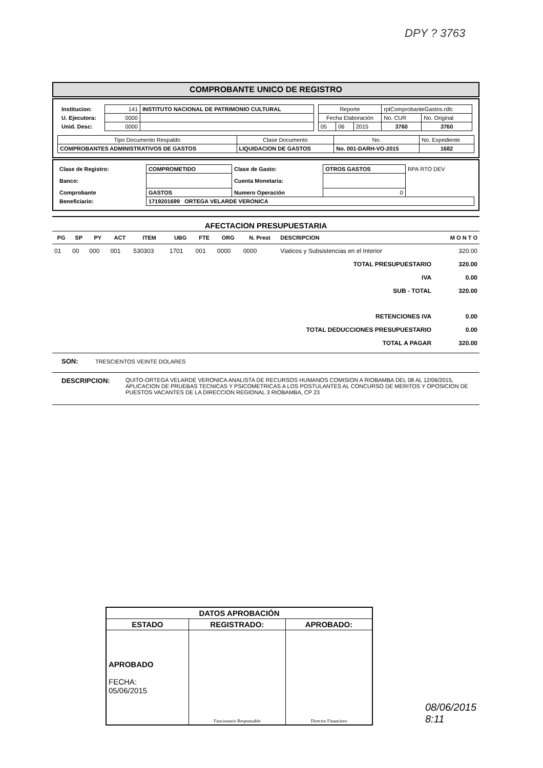DPY ? 3763
COMPROBANTE UNICO DE REGISTRO
| / Institucion: / 141 / INSTITUTO NACIONAL DE PATRIMONIO CULTURAL / / U. Ejecutora: / 0000 / / / Unid. Desc: / 0000 / / | / Reporte / / / rptComprobanteGastos.rdlc / / / Fecha Elaboración / / / No. CUR / No. Original / / 05 / 06 / 2015 / 3760 / 3760 / |
| Tipo Documento Respaldo | Clase Documento | No. | No. Expediente |
| COMPROBANTES ADMINISTRATIVOS DE GASTOS | LIQUIDACION DE GASTOS | No. 001-DARH-VO-2015 | 1682 |
| Clase de Registro: | COMPROMETIDO | Clase de Gasto: | OTROS GASTOS | RPA RTO DEV |
| Banco: | | Cuenta Monetaria: | | |
| Comprobante | GASTOS | Numero Operación | 0 | |
| Beneficiario: | 1719201699 ORTEGA VELARDE VERONICA | | | |
AFECTACION PRESUPUESTARIA
| PG | SP | PY | ACT | ITEM | UBG | FTE | ORG | N. Prest | DESCRIPCION | M O N T O |
| --- | --- | --- | --- | --- | --- | --- | --- | --- | --- | --- |
| 01 | 00 | 000 | 001 | 530303 | 1701 | 001 | 0000 | 0000 | Viaticos y Subsistencias en el Interior | 320.00 |
| TOTAL PRESUPUESTARIO | | | | | | | | | | 320.00 |
| IVA | | | | | | | | | | 0.00 |
| SUB - TOTAL | | | | | | | | | | 320.00 |
| RETENCIONES IVA | | | | | | | | | | 0.00 |
| TOTAL DEDUCCIONES PRESUPUESTARIO | | | | | | | | | | 0.00 |
| TOTAL A PAGAR | | | | | | | | | | 320.00 |
SON: TRESCIENTOS VEINTE DOLARES
DESCRIPCION: QUITO-ORTEGA VELARDE VERONICA ANALISTA DE RECURSOS HUMANOS COMISION A RIOBAMBA DEL 08 AL 12/06/2015, APLICACION DE PRUEBAS TECNICAS Y PSICOMETRICAS A LOS POSTULANTES AL CONCURSO DE MERITOS Y OPOSICION DE PUESTOS VACANTES DE LA DIRECCION REGIONAL 3 RIOBAMBA, CP 23
| DATOS APROBACIÓN | | |
| ESTADO | REGISTRADO: | APROBADO: |
| APROBADO FECHA: 05/06/2015 | Funcionario Responsable | Director Financiero |
08/06/2015
8:11